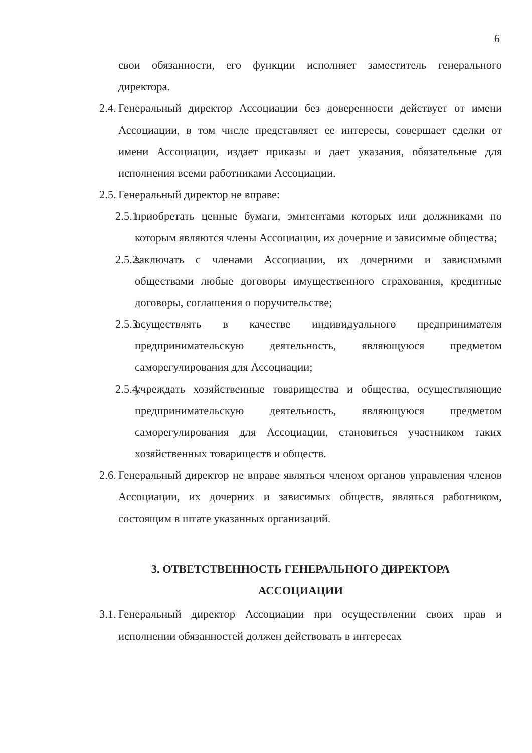6
свои обязанности, его функции исполняет заместитель генерального директора.
2.4. Генеральный директор Ассоциации без доверенности действует от имени Ассоциации, в том числе представляет ее интересы, совершает сделки от имени Ассоциации, издает приказы и дает указания, обязательные для исполнения всеми работниками Ассоциации.
2.5. Генеральный директор не вправе:
2.5.1. приобретать ценные бумаги, эмитентами которых или должниками по которым являются члены Ассоциации, их дочерние и зависимые общества;
2.5.2. заключать с членами Ассоциации, их дочерними и зависимыми обществами любые договоры имущественного страхования, кредитные договоры, соглашения о поручительстве;
2.5.3. осуществлять в качестве индивидуального предпринимателя предпринимательскую деятельность, являющуюся предметом саморегулирования для Ассоциации;
2.5.4. учреждать хозяйственные товарищества и общества, осуществляющие предпринимательскую деятельность, являющуюся предметом саморегулирования для Ассоциации, становиться участником таких хозяйственных товариществ и обществ.
2.6. Генеральный директор не вправе являться членом органов управления членов Ассоциации, их дочерних и зависимых обществ, являться работником, состоящим в штате указанных организаций.
3. ОТВЕТСТВЕННОСТЬ ГЕНЕРАЛЬНОГО ДИРЕКТОРА
АССОЦИАЦИИ
3.1. Генеральный директор Ассоциации при осуществлении своих прав и исполнении обязанностей должен действовать в интересах